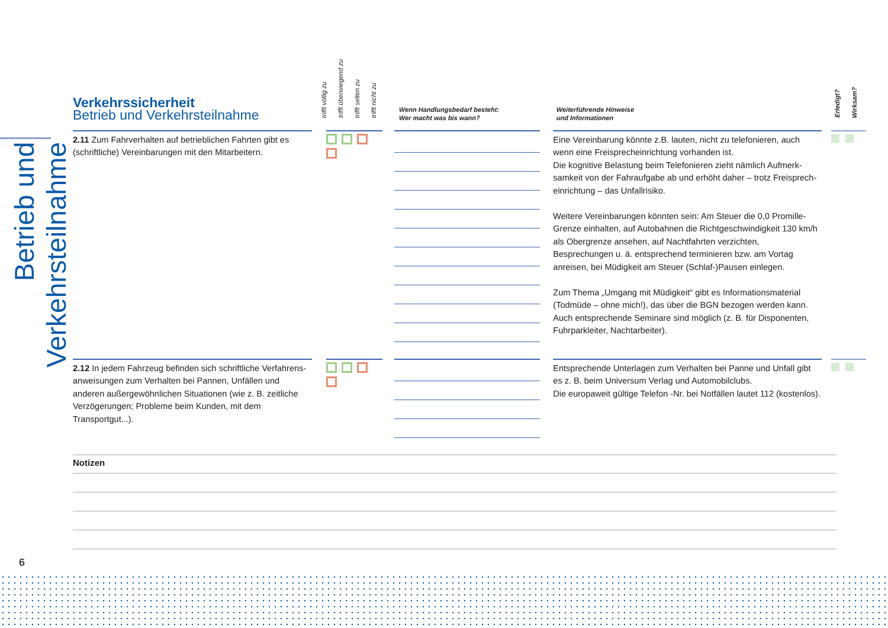Betrieb und Verkehrsteilnahme
Verkehrssicherheit
Betrieb und Verkehrsteilnahme
trifft völlig zu trifft überwiegend zu trifft selten zu trifft nicht zu
Wenn Handlungsbedarf besteht:
Wer macht was bis wann?
Weiterführende Hinweise
und Informationen
Erledigt? Wirksam?
2.11 Zum Fahrverhalten auf betrieblichen Fahrten gibt es (schriftliche) Vereinbarungen mit den Mitarbeitern.
Eine Vereinbarung könnte z.B. lauten, nicht zu telefonieren, auch wenn eine Freisprecheinrichtung vorhanden ist.
Die kognitive Belastung beim Telefonieren zieht nämlich Aufmerk­samkeit von der Fahraufgabe ab und erhöht daher – trotz Freisprech­einrichtung – das Unfallrisiko.
Weitere Vereinbarungen könnten sein: Am Steuer die 0,0 Promille-Grenze einhalten, auf Autobahnen die Richtgeschwindigkeit 130 km/h als Obergrenze ansehen, auf Nachtfahrten verzichten, Besprechungen u. ä. entsprechend terminieren bzw. am Vortag anreisen, bei Müdigkeit am Steuer (Schlaf-)Pausen einlegen.
Zum Thema „Umgang mit Müdigkeit“ gibt es Informationsmaterial (Todmüde – ohne mich!), das über die BGN bezogen werden kann. Auch entsprechende Seminare sind möglich (z. B. für Disponenten, Fuhrparkleiter, Nachtarbeiter).
2.12 In jedem Fahrzeug befinden sich schriftliche Verfahrens­anweisungen zum Verhalten bei Pannen, Unfällen und anderen außergewöhnlichen Situationen (wie z. B. zeitliche Verzöge­rungen; Probleme beim Kunden, mit dem Transportgut...).
Entsprechende Unterlagen zum Verhalten bei Panne und Unfall gibt es z. B. beim Universum Verlag und Automobilclubs.
Die europaweit gültige Telefon -Nr. bei Notfällen lautet 112 (kosten­los).
Notizen
6